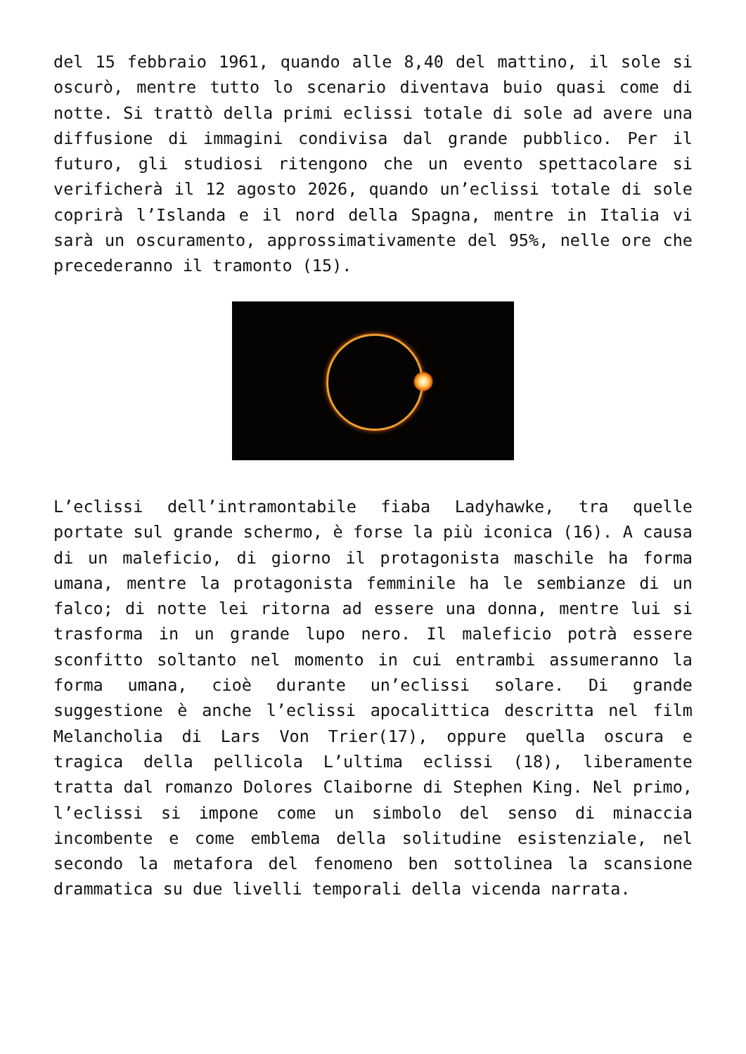del 15 febbraio 1961, quando alle 8,40 del mattino, il sole si oscurò, mentre tutto lo scenario diventava buio quasi come di notte. Si trattò della primi eclissi totale di sole ad avere una diffusione di immagini condivisa dal grande pubblico. Per il futuro, gli studiosi ritengono che un evento spettacolare si verificherà il 12 agosto 2026, quando un’eclissi totale di sole coprirà l’Islanda e il nord della Spagna, mentre in Italia vi sarà un oscuramento, approssimativamente del 95%, nelle ore che precederanno il tramonto (15).
L’eclissi dell’intramontabile fiaba Ladyhawke, tra quelle portate sul grande schermo, è forse la più iconica (16). A causa di un maleficio, di giorno il protagonista maschile ha forma umana, mentre la protagonista femminile ha le sembianze di un falco; di notte lei ritorna ad essere una donna, mentre lui si trasforma in un grande lupo nero. Il maleficio potrà essere sconfitto soltanto nel momento in cui entrambi assumeranno la forma umana, cioè durante un’eclissi solare. Di grande suggestione è anche l’eclissi apocalittica descritta nel film Melancholia di Lars Von Trier(17), oppure quella oscura e tragica della pellicola L’ultima eclissi (18), liberamente tratta dal romanzo Dolores Claiborne di Stephen King. Nel primo, l’eclissi si impone come un simbolo del senso di minaccia incombente e come emblema della solitudine esistenziale, nel secondo la metafora del fenomeno ben sottolinea la scansione drammatica su due livelli temporali della vicenda narrata.